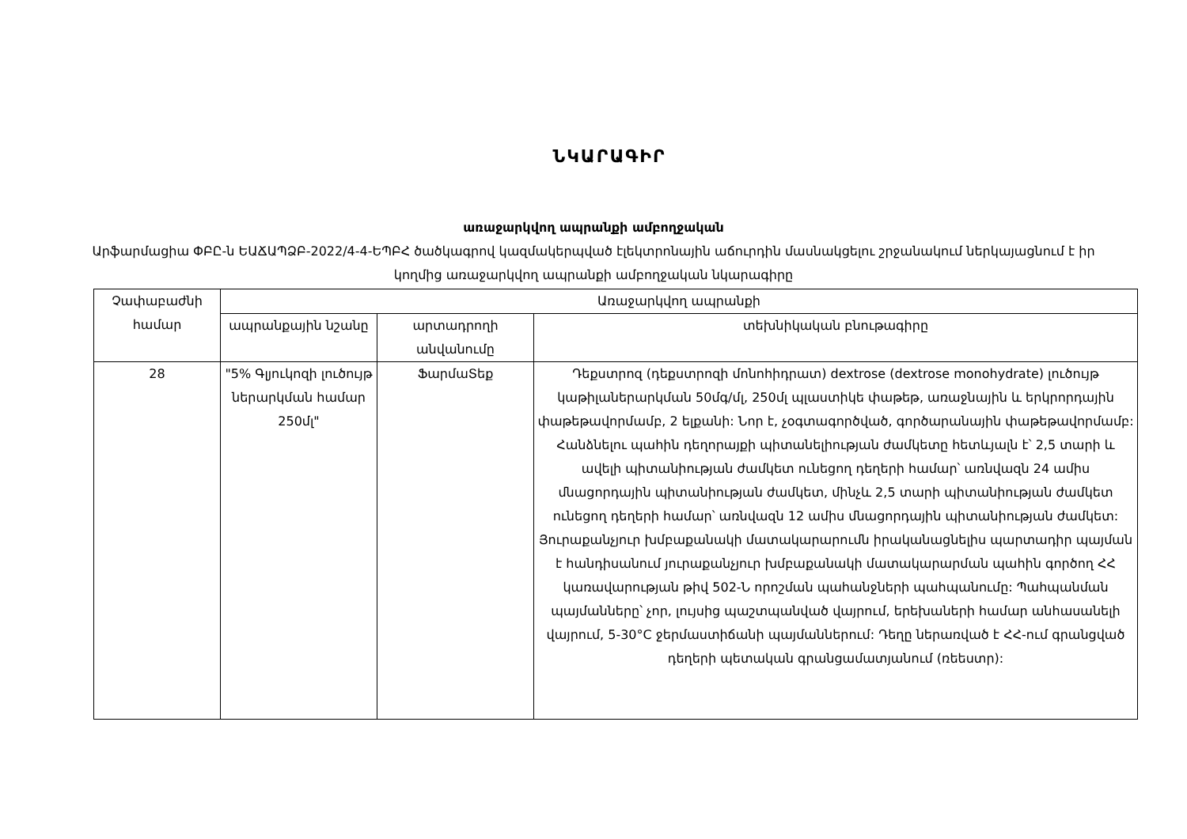ՆԿԱՐԱԳԻՐ
առաջարկվող ապրանքի ամբողջական
Արֆարմացիա ՓԲԸ-ն ԵԱՃԱՊՁԲ-2022/4-4-ԵՊԲՀ ծածկագրով կազմակերպված էլեկտրոնային աճուրդին մասնակցելու շրջանակում ներկայացնում է իր կողմից առաջարկվող ապրանքի ամբողջական նկարագիրը
| Չափաբաժնի համար | Առաջարկվող ապրանքի | | |
| --- | --- | --- | --- |
| | ապրանքային նշանը | արտադրողի անվանումը | տեխնիկական բնութագիրը |
| 28 | "5% Գլյուկոզի լուծույթ ներարկման համար 250մլ" | ՖարմաՏեք | Դեքստրոզ (դեքստրոզի մոնոհիդրատ) dextrose (dextrose monohydrate) լուծույթ կաթիլաներարկման 50մգ/մլ, 250մլ պլաստիկե փաթեթ, առաջնային և երկրորդային փաթեթավորմամբ, 2 ելքանի: Նոր է, չօգտագործված, գործարանային փաթեթավորմամբ: Հանձնելու պահին դեղորայքի պիտանելիության ժամկետը հետևյալն է՝ 2,5 տարի և ավելի պիտանիության ժամկետ ունեցող դեղերի համար՝ առնվազն 24 ամիս մնացորդային պիտանիության ժամկետ, մինչև 2,5 տարի պիտանիության ժամկետ ունեցող դեղերի համար՝ առնվազն 12 ամիս մնացորդային պիտանիության ժամկետ: Յուրաքանչյուր խմբաքանակի մատակարարումն իրականացնելիս պարտադիր պայման է հանդիսանում յուրաքանչյուր խմբաքանակի մատակարարման պահին գործող ՀՀ կառավարության թիվ 502-Ն որոշման պահանջների պահպանումը: Պահպանման պայմանները՝ չոր, լույսից պաշտպանված վայրում, երեխաների համար անհասանելի վայրում, 5-30°C ջերմաստիճանի պայմաններում: Դեղը ներառված է ՀՀ-ում գրանցված դեղերի պետական գրանցամատյանում (ռեեստր): |